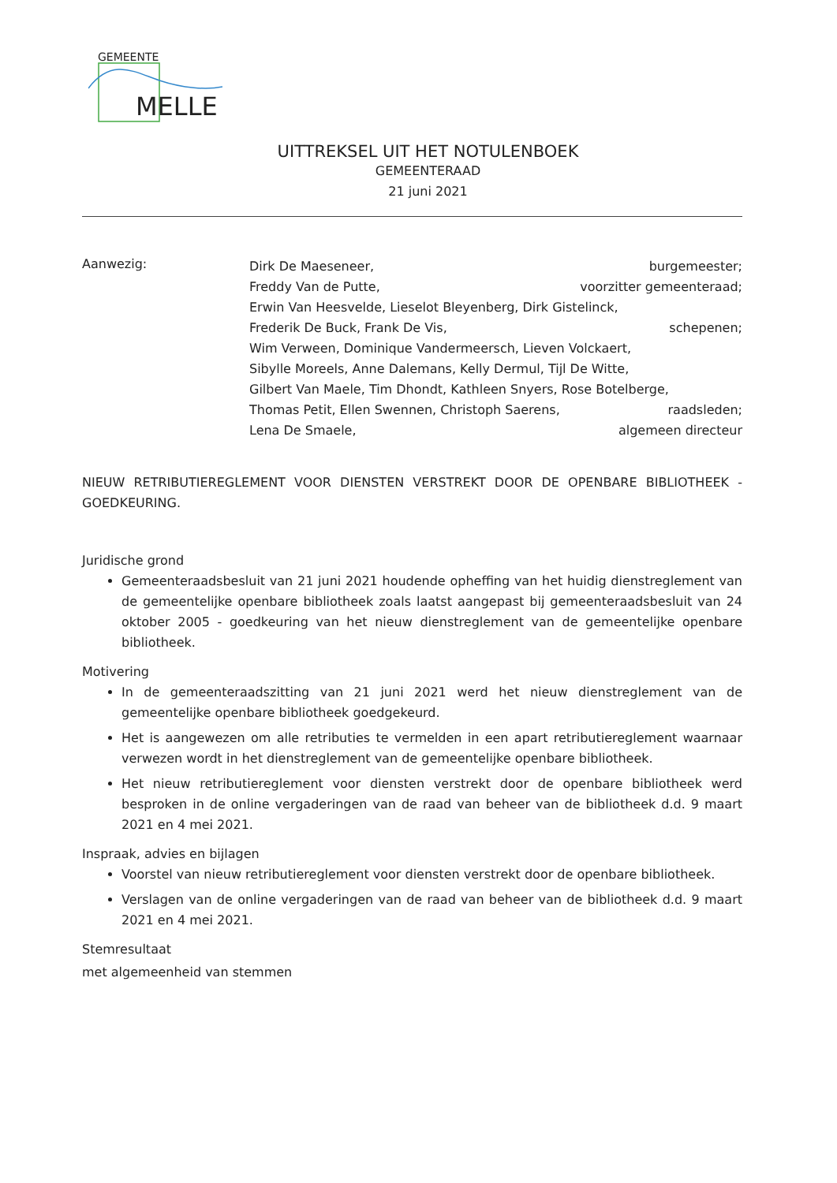GEMEENTE
MELLE
UITTREKSEL UIT HET NOTULENBOEK
GEMEENTERAAD
21 juni 2021
Aanwezig:
Dirk De Maeseneer, burgemeester;
Freddy Van de Putte, voorzitter gemeenteraad;
Erwin Van Heesvelde, Lieselot Bleyenberg, Dirk Gistelinck,
Frederik De Buck, Frank De Vis, schepenen;
Wim Verween, Dominique Vandermeersch, Lieven Volckaert,
Sibylle Moreels, Anne Dalemans, Kelly Dermul, Tijl De Witte,
Gilbert Van Maele, Tim Dhondt, Kathleen Snyers, Rose Botelberge,
Thomas Petit, Ellen Swennen, Christoph Saerens, raadsleden;
Lena De Smaele, algemeen directeur
NIEUW RETRIBUTIEREGLEMENT VOOR DIENSTEN VERSTREKT DOOR DE OPENBARE BIBLIOTHEEK - GOEDKEURING.
Juridische grond
Gemeenteraadsbesluit van 21 juni 2021 houdende opheffing van het huidig dienstreglement van de gemeentelijke openbare bibliotheek zoals laatst aangepast bij gemeenteraadsbesluit van 24 oktober 2005 - goedkeuring van het nieuw dienstreglement van de gemeentelijke openbare bibliotheek.
Motivering
In de gemeenteraadszitting van 21 juni 2021 werd het nieuw dienstreglement van de gemeentelijke openbare bibliotheek goedgekeurd.
Het is aangewezen om alle retributies te vermelden in een apart retributiereglement waarnaar verwezen wordt in het dienstreglement van de gemeentelijke openbare bibliotheek.
Het nieuw retributiereglement voor diensten verstrekt door de openbare bibliotheek werd besproken in de online vergaderingen van de raad van beheer van de bibliotheek d.d. 9 maart 2021 en 4 mei 2021.
Inspraak, advies en bijlagen
Voorstel van nieuw retributiereglement voor diensten verstrekt door de openbare bibliotheek.
Verslagen van de online vergaderingen van de raad van beheer van de bibliotheek d.d. 9 maart 2021 en 4 mei 2021.
Stemresultaat
met algemeenheid van stemmen